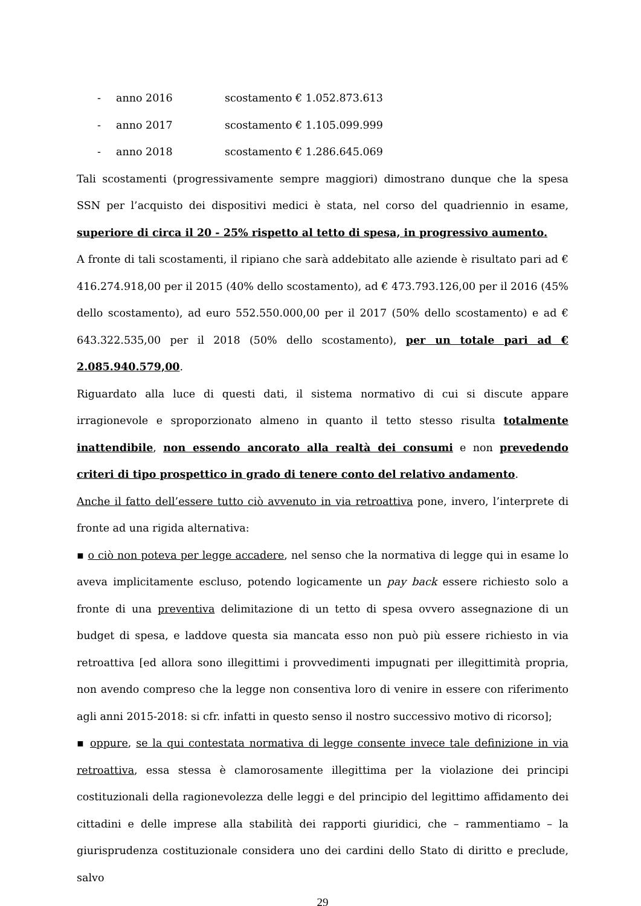- anno 2016 scostamento € 1.052.873.613
- anno 2017 scostamento € 1.105.099.999
- anno 2018 scostamento € 1.286.645.069
Tali scostamenti (progressivamente sempre maggiori) dimostrano dunque che la spesa SSN per l’acquisto dei dispositivi medici è stata, nel corso del quadriennio in esame, superiore di circa il 20 - 25% rispetto al tetto di spesa, in progressivo aumento.
A fronte di tali scostamenti, il ripiano che sarà addebitato alle aziende è risultato pari ad € 416.274.918,00 per il 2015 (40% dello scostamento), ad € 473.793.126,00 per il 2016 (45% dello scostamento), ad euro 552.550.000,00 per il 2017 (50% dello scostamento) e ad € 643.322.535,00 per il 2018 (50% dello scostamento), per un totale pari ad € 2.085.940.579,00.
Riguardato alla luce di questi dati, il sistema normativo di cui si discute appare irragionevole e sproporzionato almeno in quanto il tetto stesso risulta totalmente inattendibile, non essendo ancorato alla realtà dei consumi e non prevedendo criteri di tipo prospettico in grado di tenere conto del relativo andamento.
Anche il fatto dell’essere tutto ciò avvenuto in via retroattiva pone, invero, l’interprete di fronte ad una rigida alternativa:
▪ o ciò non poteva per legge accadere, nel senso che la normativa di legge qui in esame lo aveva implicitamente escluso, potendo logicamente un pay back essere richiesto solo a fronte di una preventiva delimitazione di un tetto di spesa ovvero assegnazione di un budget di spesa, e laddove questa sia mancata esso non può più essere richiesto in via retroattiva [ed allora sono illegittimi i provvedimenti impugnati per illegittimità propria, non avendo compreso che la legge non consentiva loro di venire in essere con riferimento agli anni 2015-2018: si cfr. infatti in questo senso il nostro successivo motivo di ricorso];
▪ oppure, se la qui contestata normativa di legge consente invece tale definizione in via retroattiva, essa stessa è clamorosamente illegittima per la violazione dei principi costituzionali della ragionevolezza delle leggi e del principio del legittimo affidamento dei cittadini e delle imprese alla stabilità dei rapporti giuridici, che – rammentiamo – la giurisprudenza costituzionale considera uno dei cardini dello Stato di diritto e preclude, salvo
29